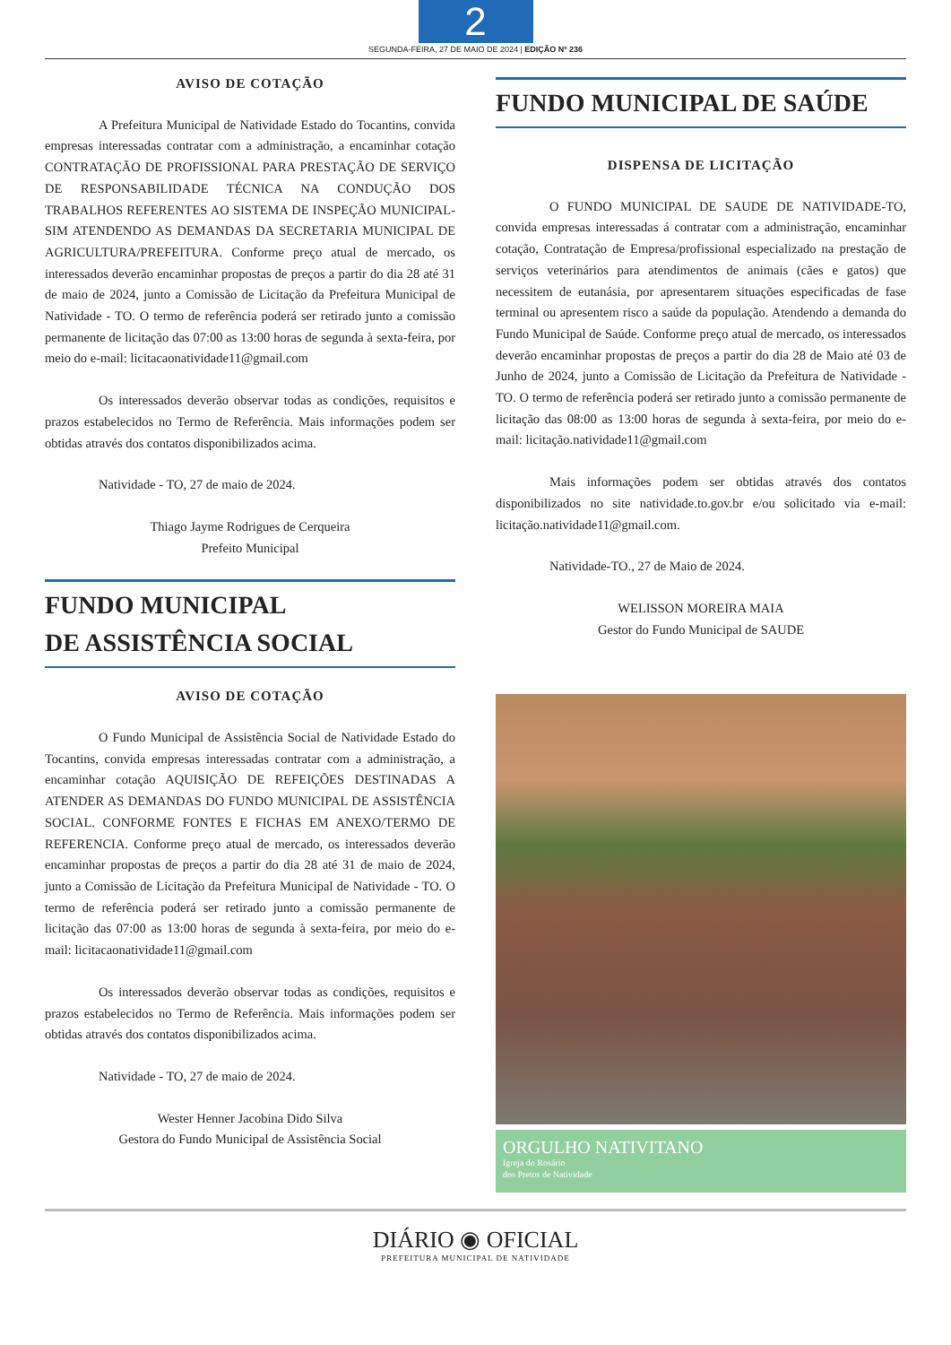2
SEGUNDA-FEIRA, 27 DE MAIO DE 2024 | EDIÇÃO Nº 236
AVISO DE COTAÇÃO
A Prefeitura Municipal de Natividade Estado do Tocantins, convida empresas interessadas contratar com a administração, a encaminhar cotação CONTRATAÇÃO DE PROFISSIONAL PARA PRESTAÇÃO DE SERVIÇO DE RESPONSABILIDADE TÉCNICA NA CONDUÇÃO DOS TRABALHOS REFERENTES AO SISTEMA DE INSPEÇÃO MUNICIPAL-SIM ATENDENDO AS DEMANDAS DA SECRETARIA MUNICIPAL DE AGRICULTURA/PREFEITURA. Conforme preço atual de mercado, os interessados deverão encaminhar propostas de preços a partir do dia 28 até 31 de maio de 2024, junto a Comissão de Licitação da Prefeitura Municipal de Natividade - TO. O termo de referência poderá ser retirado junto a comissão permanente de licitação das 07:00 as 13:00 horas de segunda à sexta-feira, por meio do e-mail: licitacaonatividade11@gmail.com
Os interessados deverão observar todas as condições, requisitos e prazos estabelecidos no Termo de Referência. Mais informações podem ser obtidas através dos contatos disponibilizados acima.
Natividade - TO, 27 de maio de 2024.
Thiago Jayme Rodrigues de Cerqueira
Prefeito Municipal
FUNDO MUNICIPAL
DE ASSISTÊNCIA SOCIAL
AVISO DE COTAÇÃO
O Fundo Municipal de Assistência Social de Natividade Estado do Tocantins, convida empresas interessadas contratar com a administração, a encaminhar cotação AQUISIÇÃO DE REFEIÇÕES DESTINADAS A ATENDER AS DEMANDAS DO FUNDO MUNICIPAL DE ASSISTÊNCIA SOCIAL. CONFORME FONTES E FICHAS EM ANEXO/TERMO DE REFERENCIA. Conforme preço atual de mercado, os interessados deverão encaminhar propostas de preços a partir do dia 28 até 31 de maio de 2024, junto a Comissão de Licitação da Prefeitura Municipal de Natividade - TO. O termo de referência poderá ser retirado junto a comissão permanente de licitação das 07:00 as 13:00 horas de segunda à sexta-feira, por meio do e-mail: licitacaonatividade11@gmail.com
Os interessados deverão observar todas as condições, requisitos e prazos estabelecidos no Termo de Referência. Mais informações podem ser obtidas através dos contatos disponibilizados acima.
Natividade - TO, 27 de maio de 2024.
Wester Henner Jacobina Dido Silva
Gestora do Fundo Municipal de Assistência Social
FUNDO MUNICIPAL DE SAÚDE
DISPENSA DE LICITAÇÃO
O FUNDO MUNICIPAL DE SAUDE DE NATIVIDADE-TO, convida empresas interessadas á contratar com a administração, encaminhar cotação, Contratação de Empresa/profissional especializado na prestação de serviços veterinários para atendimentos de animais (cães e gatos) que necessitem de eutanásia, por apresentarem situações especificadas de fase terminal ou apresentem risco a saúde da população. Atendendo a demanda do Fundo Municipal de Saúde. Conforme preço atual de mercado, os interessados deverão encaminhar propostas de preços a partir do dia 28 de Maio até 03 de Junho de 2024, junto a Comissão de Licitação da Prefeitura de Natividade - TO. O termo de referência poderá ser retirado junto a comissão permanente de licitação das 08:00 as 13:00 horas de segunda à sexta-feira, por meio do e-mail: licitação.natividade11@gmail.com
Mais informações podem ser obtidas através dos contatos disponibilizados no site natividade.to.gov.br e/ou solicitado via e-mail: licitação.natividade11@gmail.com.
Natividade-TO., 27 de Maio de 2024.
WELISSON MOREIRA MAIA
Gestor do Fundo Municipal de SAUDE
ORGULHO NATIVITANO
Igreja do Rosário
dos Pretos de Natividade
DIÁRIO ◉ OFICIAL
PREFEITURA MUNICIPAL DE NATIVIDADE